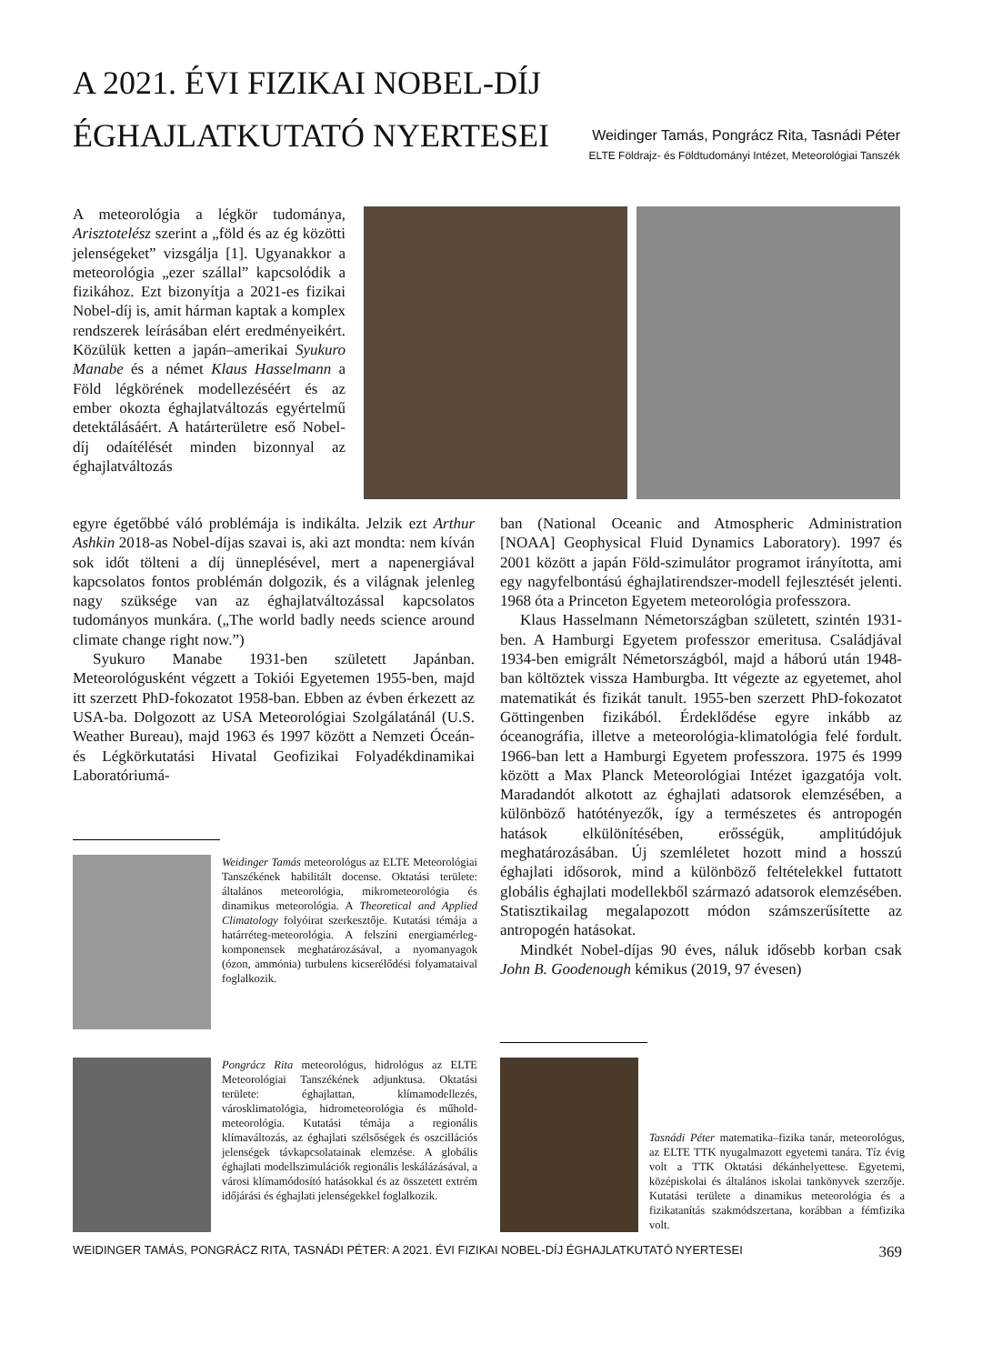A 2021. ÉVI FIZIKAI NOBEL-DÍJ ÉGHAJLATKUTATÓ NYERTESEI
Weidinger Tamás, Pongrácz Rita, Tasnádi Péter
ELTE Földrajz- és Földtudományi Intézet, Meteorológiai Tanszék
A meteorológia a légkör tudománya, Arisztotelész szerint a „föld és az ég közötti jelenségeket” vizsgálja [1]. Ugyanakkor a meteorológia „ezer szállal” kapcsolódik a fizikához. Ezt bizonyítja a 2021-es fizikai Nobel-díj is, amit hárman kaptak a komplex rendszerek leírásában elért eredményeikért. Közülük ketten a japán–amerikai Syukuro Manabe és a német Klaus Hasselmann a Föld légkörének modellezéséért és az ember okozta éghajlatváltozás egyértelmű detektálásáért. A határterületre eső Nobel-díj odaítélését minden bizonnyal az éghajlatváltozás
egyre égetőbbé váló problémája is indikálta. Jelzik ezt Arthur Ashkin 2018-as Nobel-díjas szavai is, aki azt mondta: nem kíván sok időt tölteni a díj ünneplésével, mert a napenergiával kapcsolatos fontos problémán dolgozik, és a világnak jelenleg nagy szüksége van az éghajlatváltozással kapcsolatos tudományos munkára. („The world badly needs science around climate change right now.”)
Syukuro Manabe 1931-ben született Japánban. Meteorológusként végzett a Tokiói Egyetemen 1955-ben, majd itt szerzett PhD-fokozatot 1958-ban. Ebben az évben érkezett az USA-ba. Dolgozott az USA Meteorológiai Szolgálatánál (U.S. Weather Bureau), majd 1963 és 1997 között a Nemzeti Óceán- és Légkörkutatási Hivatal Geofizikai Folyadékdinamikai Laboratóriumá-
ban (National Oceanic and Atmospheric Administration [NOAA] Geophysical Fluid Dynamics Laboratory). 1997 és 2001 között a japán Föld-szimulátor programot irányította, ami egy nagyfelbontású éghajlatirendszer-modell fejlesztését jelenti. 1968 óta a Princeton Egyetem meteorológia professzora.
Klaus Hasselmann Németországban született, szintén 1931-ben. A Hamburgi Egyetem professzor emeritusa. Családjával 1934-ben emigrált Németországból, majd a háború után 1948-ban költöztek vissza Hamburgba. Itt végezte az egyetemet, ahol matematikát és fizikát tanult. 1955-ben szerzett PhD-fokozatot Göttingenben fizikából. Érdeklődése egyre inkább az óceanográfia, illetve a meteorológia-klimatológia felé fordult. 1966-ban lett a Hamburgi Egyetem professzora. 1975 és 1999 között a Max Planck Meteorológiai Intézet igazgatója volt. Maradandót alkotott az éghajlati adatsorok elemzésében, a különböző hatótényezők, így a természetes és antropogén hatások elkülönítésében, erősségük, amplitúdójuk meghatározásában. Új szemléletet hozott mind a hosszú éghajlati idősorok, mind a különböző feltételekkel futtatott globális éghajlati modellekből származó adatsorok elemzésében. Statisztikailag megalapozott módon számszerűsítette az antropogén hatásokat.
Mindkét Nobel-díjas 90 éves, náluk idősebb korban csak John B. Goodenough kémikus (2019, 97 évesen)
Weidinger Tamás meteorológus az ELTE Meteorológiai Tanszékének habilitált docense. Oktatási területe: általános meteorológia, mikrometeorológia és dinamikus meteorológia. A Theoretical and Applied Climatology folyóirat szerkesztője. Kutatási témája a határréteg-meteorológia. A felszíni energiamérleg-komponensek meghatározásával, a nyomanyagok (ózon, ammónia) turbulens kicserélődési folyamataival foglalkozik.
Pongrácz Rita meteorológus, hidrológus az ELTE Meteorológiai Tanszékének adjunktusa. Oktatási területe: éghajlattan, klímamodellezés, városklimatológia, hidrometeorológia és műhold-meteorológia. Kutatási témája a regionális klímaváltozás, az éghajlati szélsőségek és oszcillációs jelenségek távkapcsolatainak elemzése. A globális éghajlati modellszimulációk regionális leskálázásával, a városi klímamódosító hatásokkal és az összetett extrém időjárási és éghajlati jelenségekkel foglalkozik.
Tasnádi Péter matematika–fizika tanár, meteorológus, az ELTE TTK nyugalmazott egyetemi tanára. Tíz évig volt a TTK Oktatási dékánhelyettese. Egyetemi, középiskolai és általános iskolai tankönyvek szerzője. Kutatási területe a dinamikus meteorológia és a fizikatanítás szakmódszertana, korábban a fémfizika volt.
WEIDINGER TAMÁS, PONGRÁCZ RITA, TASNÁDI PÉTER: A 2021. ÉVI FIZIKAI NOBEL-DÍJ ÉGHAJLATKUTATÓ NYERTESEI 369